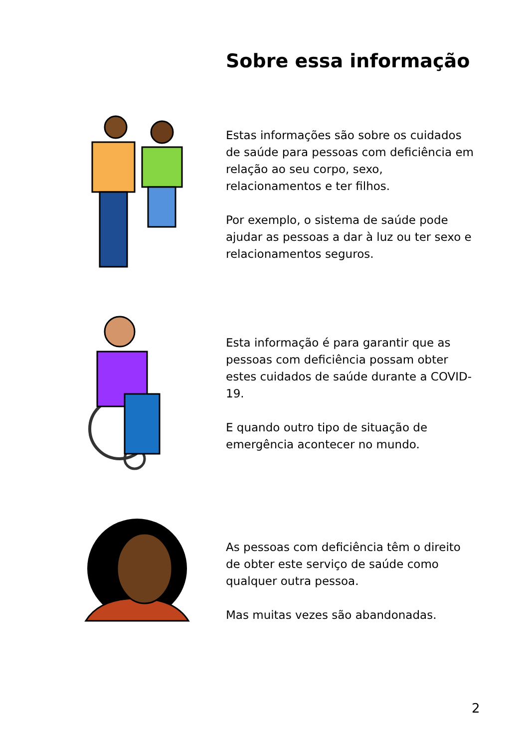Sobre essa informação
Estas informações são sobre os cuidados de saúde para pessoas com deficiência em relação ao seu corpo, sexo, relacionamentos e ter filhos.
Por exemplo, o sistema de saúde pode ajudar as pessoas a dar à luz ou ter sexo e relacionamentos seguros.
Esta informação é para garantir que as pessoas com deficiência possam obter estes cuidados de saúde durante a COVID-19.
E quando outro tipo de situação de emergência acontecer no mundo.
As pessoas com deficiência têm o direito de obter este serviço de saúde como qualquer outra pessoa.
Mas muitas vezes são abandonadas.
2